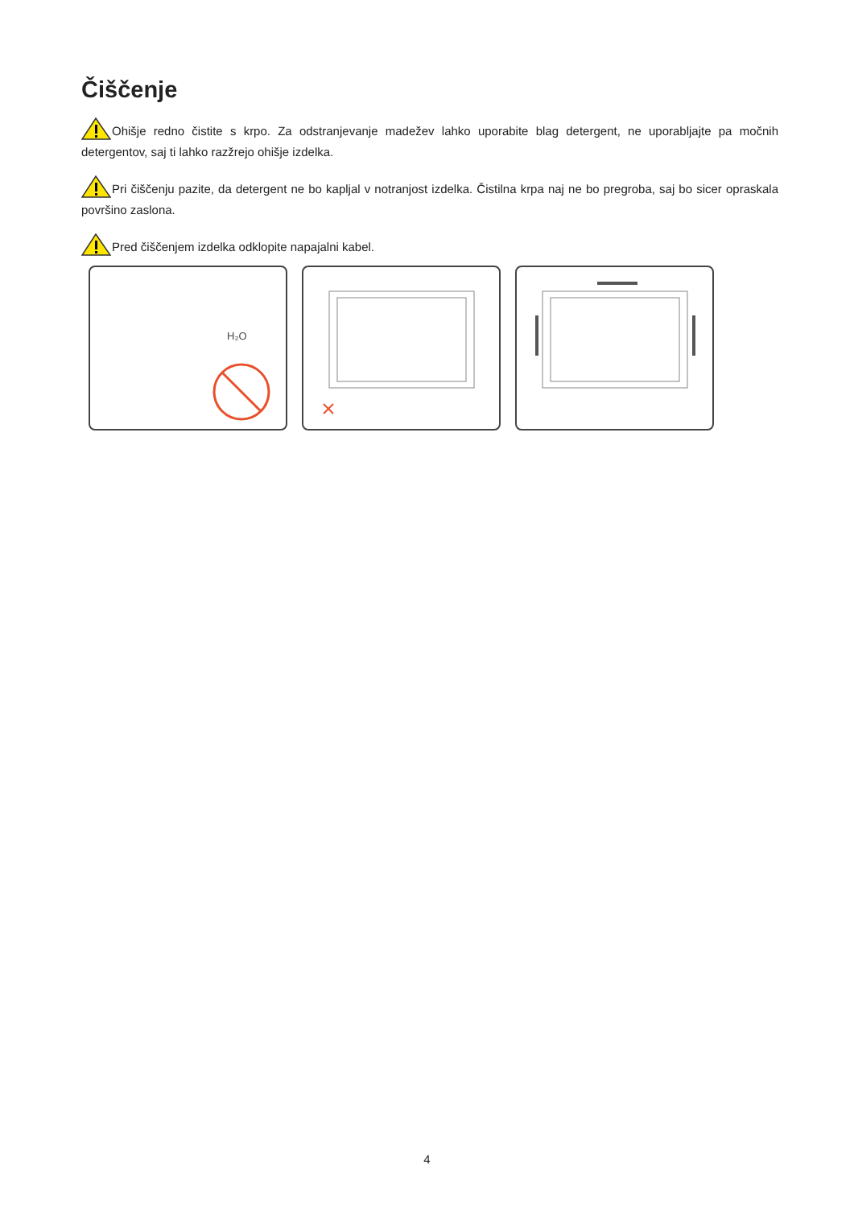Čiščenje
Ohišje redno čistite s krpo. Za odstranjevanje madežev lahko uporabite blag detergent, ne uporabljajte pa močnih detergentov, saj ti lahko razžrejo ohišje izdelka.
Pri čiščenju pazite, da detergent ne bo kapljal v notranjost izdelka. Čistilna krpa naj ne bo pregroba, saj bo sicer opraskala površino zaslona.
Pred čiščenjem izdelka odklopite napajalni kabel.
H₂O
4